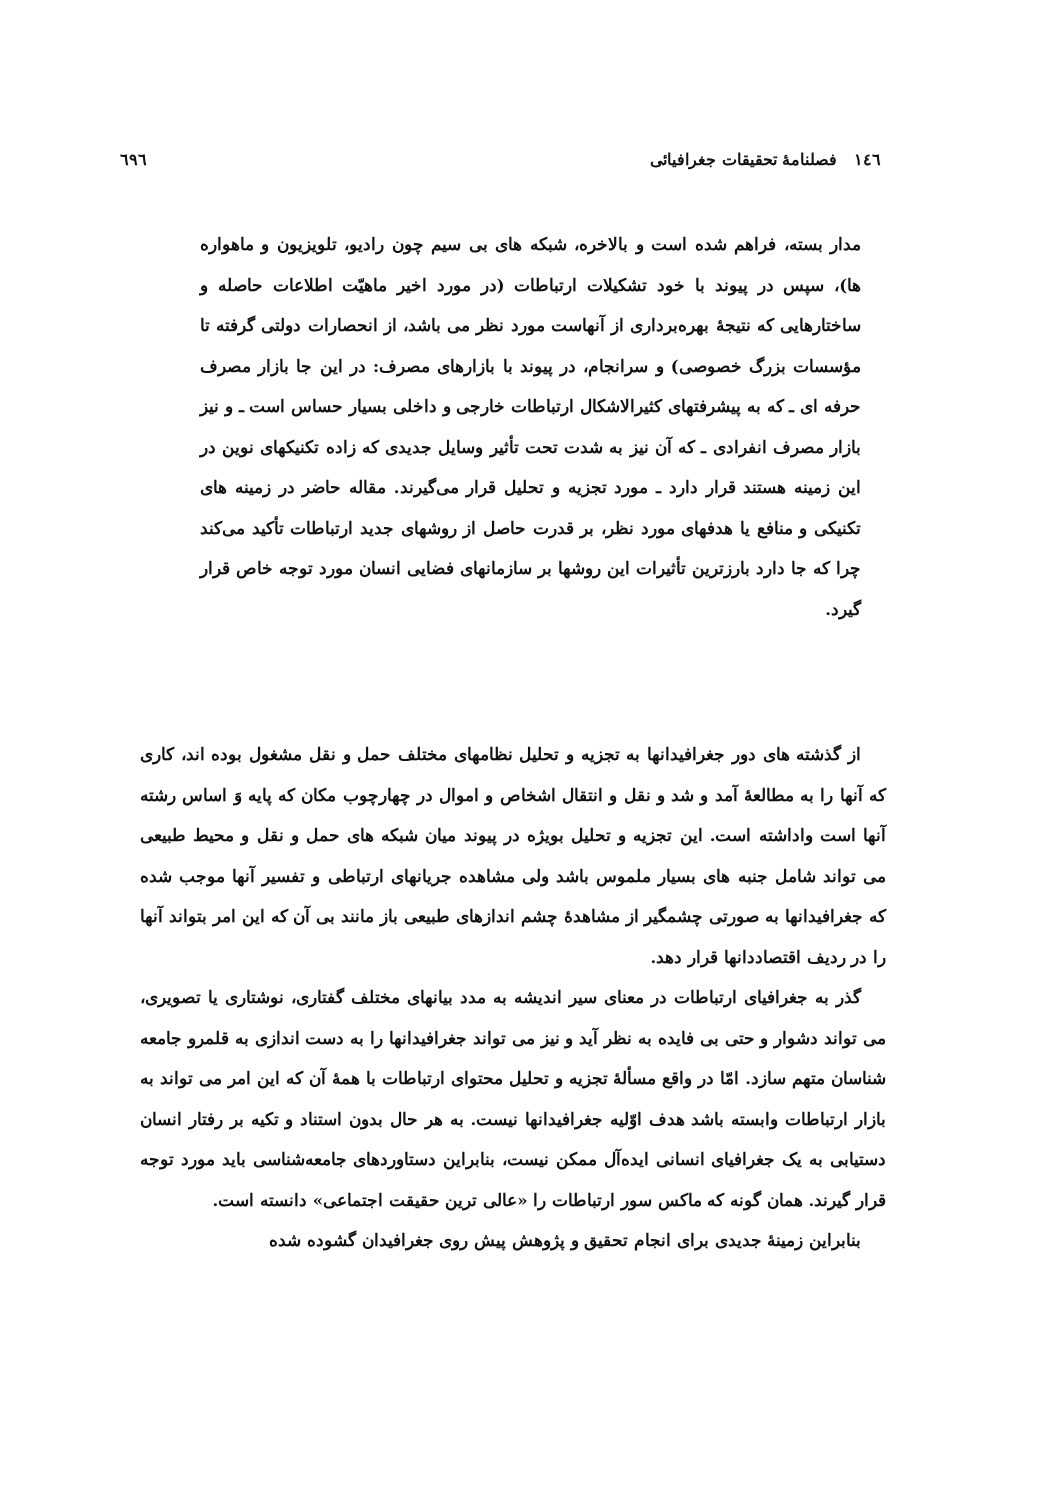١٤٦ فصلنامهٔ تحقیقات جغرافیائی ٦٩٦
مدار بسته، فراهم شده است و بالاخره، شبکه های بی سیم چون رادیو، تلویزیون و ماهواره ها)، سپس در پیوند با خود تشکیلات ارتباطات (در مورد اخیر ماهیّت اطلاعات حاصله و ساختارهایی که نتیجهٔ بهره‌برداری از آنهاست مورد نظر می باشد، از انحصارات دولتی گرفته تا مؤسسات بزرگ خصوصی) و سرانجام، در پیوند با بازارهای مصرف: در این جا بازار مصرف حرفه ای ـ که به پیشرفتهای کثیرالاشکال ارتباطات خارجی و داخلی بسیار حساس است ـ و نیز بازار مصرف انفرادی ـ که آن نیز به شدت تحت تأثیر وسایل جدیدی که زاده تکنیکهای نوین در این زمینه هستند قرار دارد ـ مورد تجزیه و تحلیل قرار می‌گیرند. مقاله حاضر در زمینه های تکنیکی و منافع یا هدفهای مورد نظر، بر قدرت حاصل از روشهای جدید ارتباطات تأکید می‌کند چرا که جا دارد بارزترین تأثیرات این روشها بر سازمانهای فضایی انسان مورد توجه خاص قرار گیرد.
از گذشته های دور جغرافیدانها به تجزیه و تحلیل نظامهای مختلف حمل و نقل مشغول بوده اند، کاری که آنها را به مطالعهٔ آمد و شد و نقل و انتقال اشخاص و اموال در چهارچوب مکان که پایه وَ اساس رشته آنها است واداشته است. این تجزیه و تحلیل بویژه در پیوند میان شبکه های حمل و نقل و محیط طبیعی می تواند شامل جنبه های بسیار ملموس باشد ولی مشاهده جریانهای ارتباطی و تفسیر آنها موجب شده که جغرافیدانها به صورتی چشمگیر از مشاهدهٔ چشم اندازهای طبیعی باز مانند بی آن که این امر بتواند آنها را در ردیف اقتصاددانها قرار دهد.
گذر به جغرافیای ارتباطات در معنای سیر اندیشه به مدد بیانهای مختلف گفتاری، نوشتاری یا تصویری، می تواند دشوار و حتی بی فایده به نظر آید و نیز می تواند جغرافیدانها را به دست اندازی به قلمرو جامعه شناسان متهم سازد. امّا در واقع مسألهٔ تجزیه و تحلیل محتوای ارتباطات با همهٔ آن که این امر می تواند به بازار ارتباطات وابسته باشد هدف اوّلیه جغرافیدانها نیست. به هر حال بدون استناد و تکیه بر رفتار انسان دستیابی به یک جغرافیای انسانی ایده‌آل ممکن نیست، بنابراین دستاوردهای جامعه‌شناسی باید مورد توجه قرار گیرند. همان گونه که ماکس سور ارتباطات را «عالی ترین حقیقت اجتماعی» دانسته است.
بنابراین زمینهٔ جدیدی برای انجام تحقیق و پژوهش پیش روی جغرافیدان گشوده شده